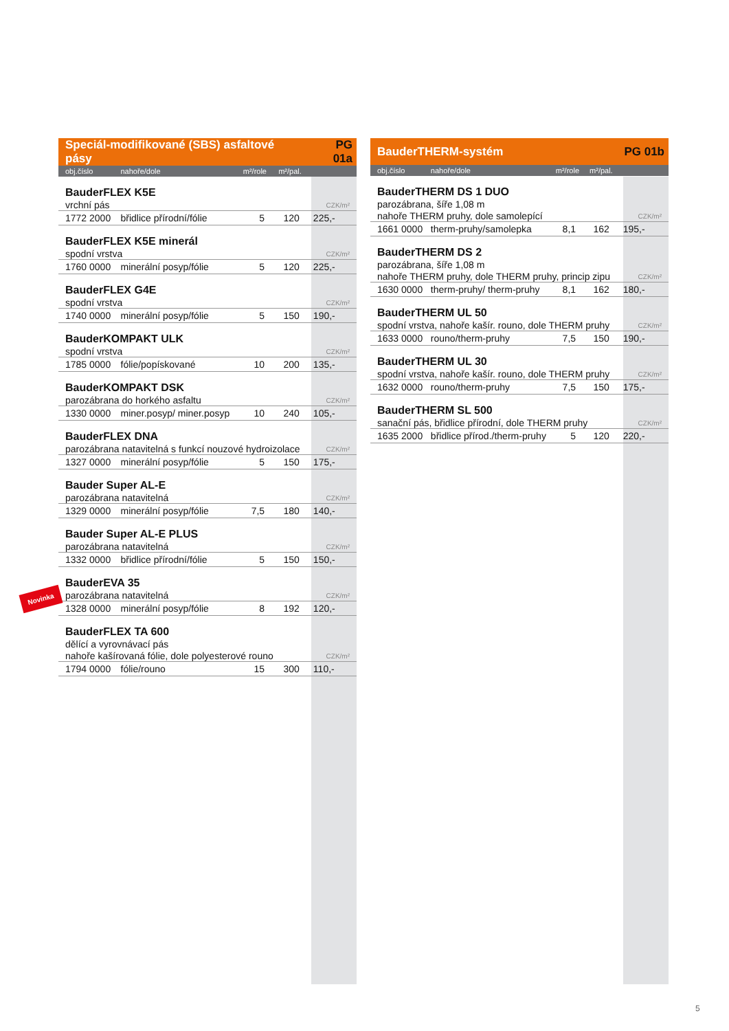| Speciál-modifikované (SBS) asfaltové pásy | | | | PG 01a |
| obj.číslo | nahoře/dole | m²/role | m²/pal. | |
| BauderFLEX K5E | | | | |
| vrchní pás | | | | CZK/m² |
| 1772 2000 | břidlice přírodní/fólie | 5 | 120 | 225,- |
| BauderFLEX K5E minerál | | | | |
| spodní vrstva | | | | CZK/m² |
| 1760 0000 | minerální posyp/fólie | 5 | 120 | 225,- |
| BauderFLEX G4E | | | | |
| spodní vrstva | | | | CZK/m² |
| 1740 0000 | minerální posyp/fólie | 5 | 150 | 190,- |
| BauderKOMPAKT ULK | | | | |
| spodní vrstva | | | | CZK/m² |
| 1785 0000 | fólie/popískované | 10 | 200 | 135,- |
| BauderKOMPAKT DSK | | | | |
| parozábrana do horkého asfaltu | | | | CZK/m² |
| 1330 0000 | miner.posyp/ miner.posyp | 10 | 240 | 105,- |
| BauderFLEX DNA | | | | |
| parozábrana natavitelná s funkcí nouzové hydroizolace | | | | CZK/m² |
| 1327 0000 | minerální posyp/fólie | 5 | 150 | 175,- |
| Bauder Super AL-E | | | | |
| parozábrana natavitelná | | | | CZK/m² |
| 1329 0000 | minerální posyp/fólie | 7,5 | 180 | 140,- |
| Bauder Super AL-E PLUS | | | | |
| parozábrana natavitelná | | | | CZK/m² |
| 1332 0000 | břidlice přírodní/fólie | 5 | 150 | 150,- |
| BauderEVA 35 | | | | |
| parozábrana natavitelná | | | | CZK/m² |
| 1328 0000 | minerální posyp/fólie | 8 | 192 | 120,- |
| BauderFLEX TA 600 | | | | |
| dělící a vyrovnávací pás | | | | |
| nahoře kašírovaná fólie, dole polyesterové rouno | | | | CZK/m² |
| 1794 0000 | fólie/rouno | 15 | 300 | 110,- |
Novinka
| BauderTHERM-systém | | | | PG 01b |
| obj.číslo | nahoře/dole | m²/role | m²/pal. | |
| BauderTHERM DS 1 DUO | | | | |
| parozábrana, šíře 1,08 m | | | | |
| nahoře THERM pruhy, dole samolepící | | | | CZK/m² |
| 1661 0000 | therm-pruhy/samolepka | 8,1 | 162 | 195,- |
| BauderTHERM DS 2 | | | | |
| parozábrana, šíře 1,08 m | | | | |
| nahoře THERM pruhy, dole THERM pruhy, princip zipu | | | | CZK/m² |
| 1630 0000 | therm-pruhy/ therm-pruhy | 8,1 | 162 | 180,- |
| BauderTHERM UL 50 | | | | |
| spodní vrstva, nahoře kašír. rouno, dole THERM pruhy | | | | CZK/m² |
| 1633 0000 | rouno/therm-pruhy | 7,5 | 150 | 190,- |
| BauderTHERM UL 30 | | | | |
| spodní vrstva, nahoře kašír. rouno, dole THERM pruhy | | | | CZK/m² |
| 1632 0000 | rouno/therm-pruhy | 7,5 | 150 | 175,- |
| BauderTHERM SL 500 | | | | |
| sanační pás, břidlice přírodní, dole THERM pruhy | | | | CZK/m² |
| 1635 2000 | břidlice přírod./therm-pruhy | 5 | 120 | 220,- |
5